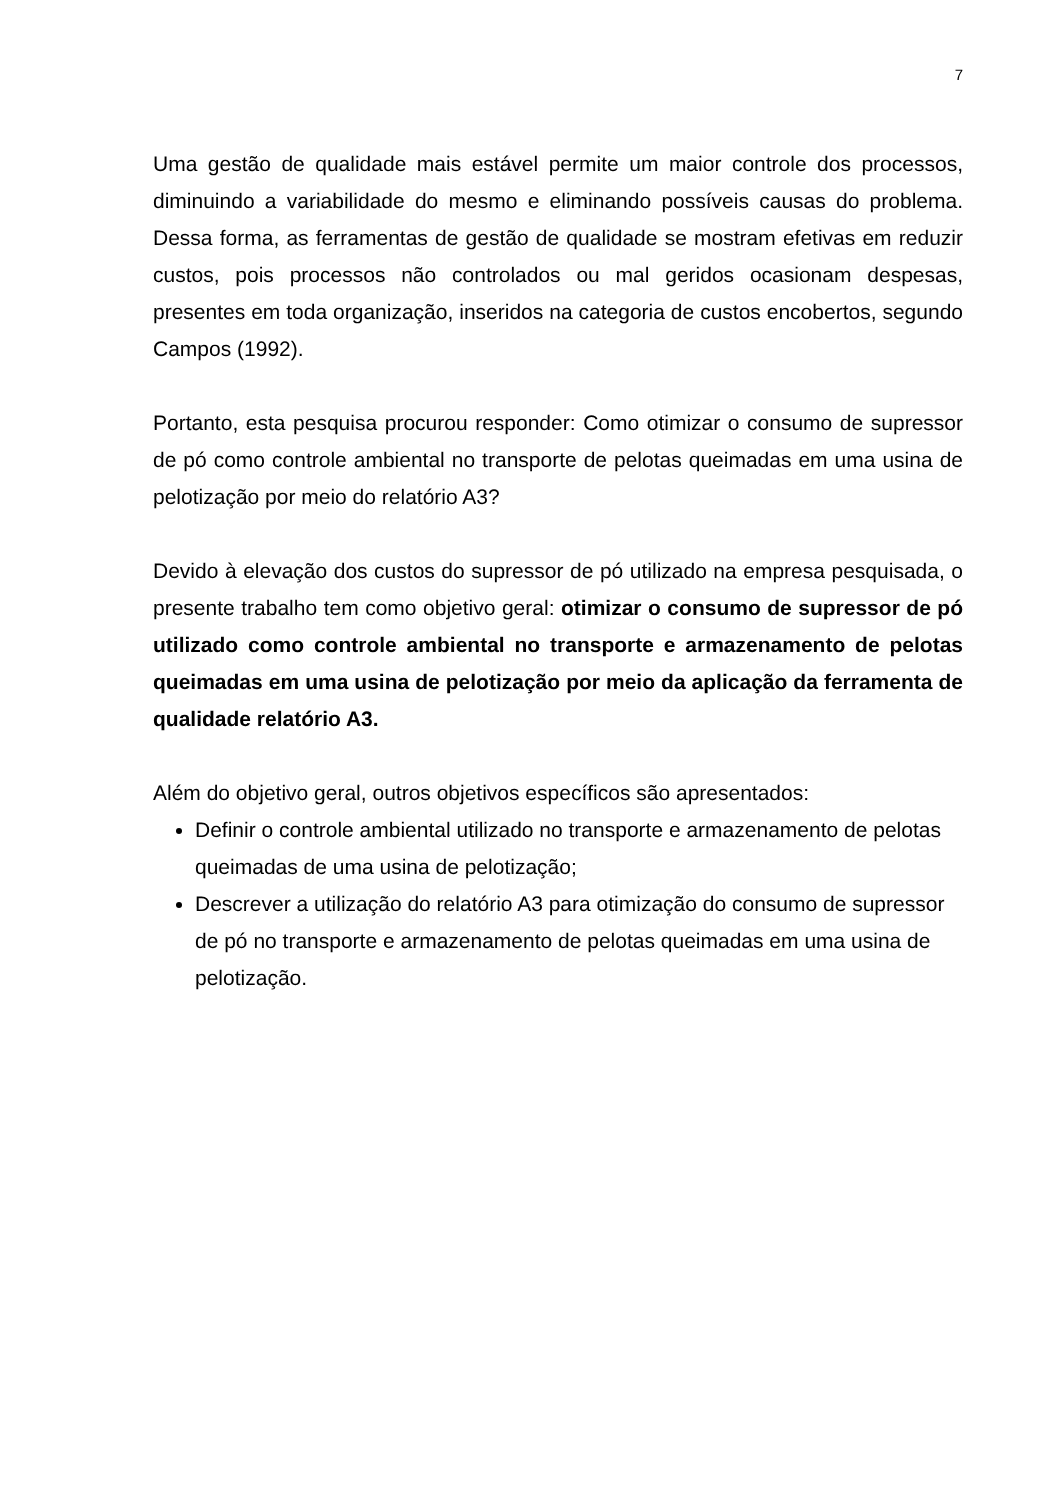7
Uma gestão de qualidade mais estável permite um maior controle dos processos, diminuindo a variabilidade do mesmo e eliminando possíveis causas do problema. Dessa forma, as ferramentas de gestão de qualidade se mostram efetivas em reduzir custos, pois processos não controlados ou mal geridos ocasionam despesas, presentes em toda organização, inseridos na categoria de custos encobertos, segundo Campos (1992).
Portanto, esta pesquisa procurou responder: Como otimizar o consumo de supressor de pó como controle ambiental no transporte de pelotas queimadas em uma usina de pelotização por meio do relatório A3?
Devido à elevação dos custos do supressor de pó utilizado na empresa pesquisada, o presente trabalho tem como objetivo geral: otimizar o consumo de supressor de pó utilizado como controle ambiental no transporte e armazenamento de pelotas queimadas em uma usina de pelotização por meio da aplicação da ferramenta de qualidade relatório A3.
Além do objetivo geral, outros objetivos específicos são apresentados:
Definir o controle ambiental utilizado no transporte e armazenamento de pelotas queimadas de uma usina de pelotização;
Descrever a utilização do relatório A3 para otimização do consumo de supressor de pó no transporte e armazenamento de pelotas queimadas em uma usina de pelotização.